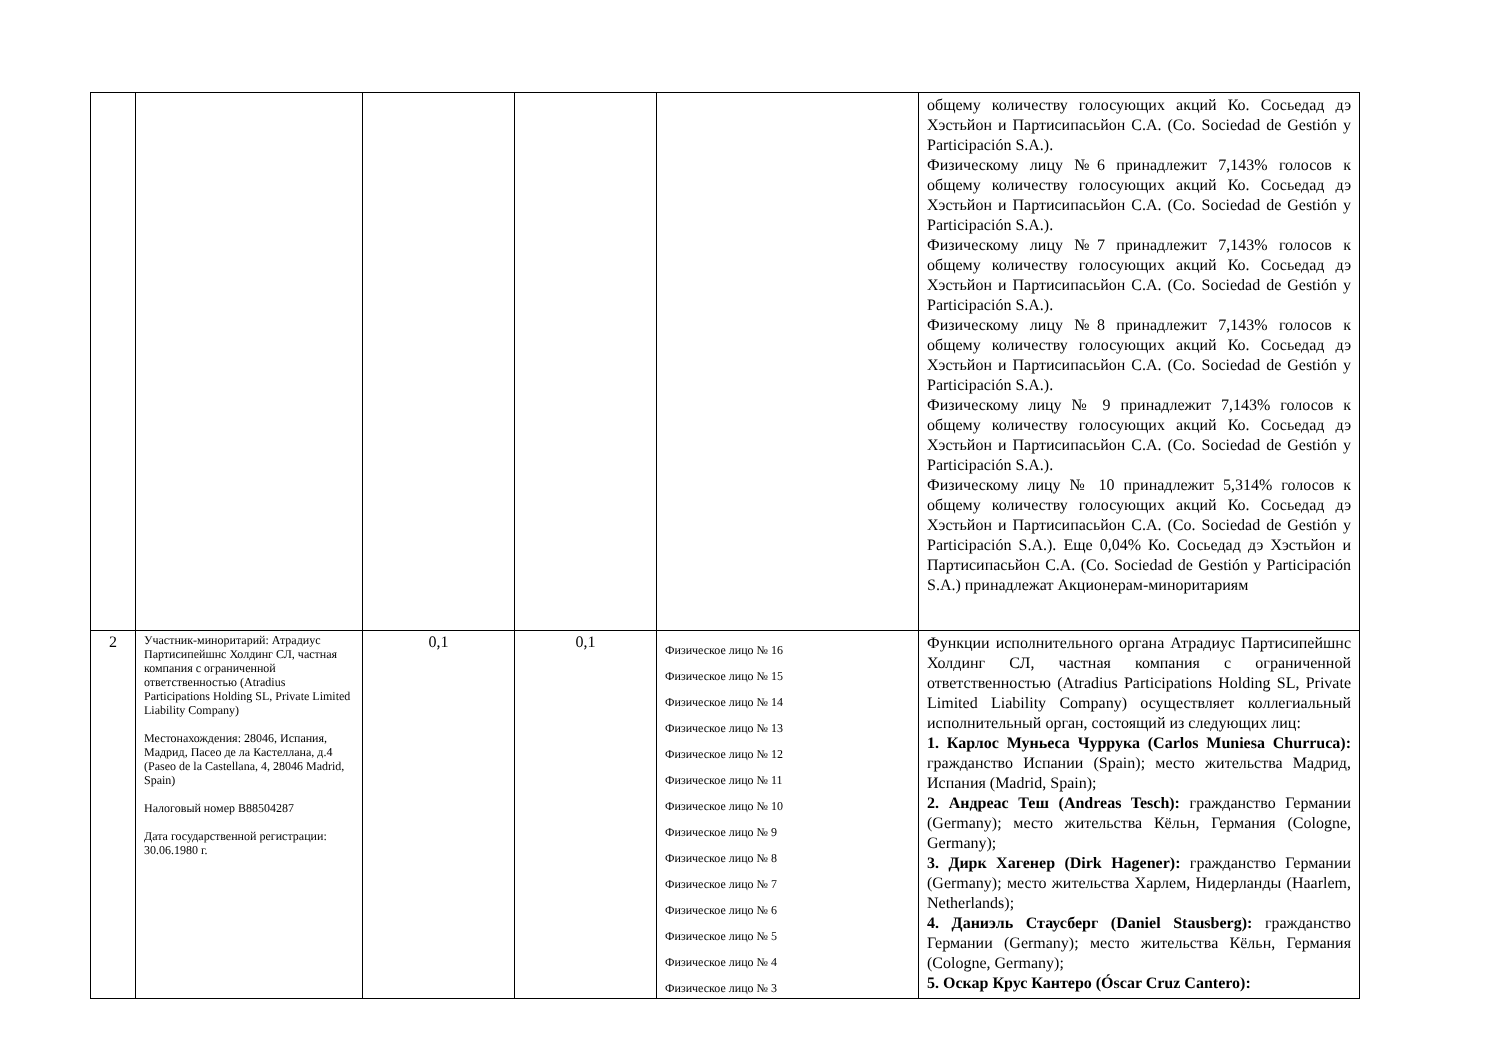| | | | | | общему количеству голосующих акций Ко. Сосьедад дэ Хэстьйон и Партисипасьйон С.А. (Co. Sociedad de Gestión y Participación S.A.). Физическому лицу №6 принадлежит 7,143% голосов к общему количеству голосующих акций Ко. Сосьедад дэ Хэстьйон и Партисипасьйон С.А. (Co. Sociedad de Gestión y Participación S.A.). Физическому лицу №7 принадлежит 7,143% голосов к общему количеству голосующих акций Ко. Сосьедад дэ Хэстьйон и Партисипасьйон С.А. (Co. Sociedad de Gestión y Participación S.A.). Физическому лицу №8 принадлежит 7,143% голосов к общему количеству голосующих акций Ко. Сосьедад дэ Хэстьйон и Партисипасьйон С.А. (Co. Sociedad de Gestión y Participación S.A.). Физическому лицу № 9 принадлежит 7,143% голосов к общему количеству голосующих акций Ко. Сосьедад дэ Хэстьйон и Партисипасьйон С.А. (Co. Sociedad de Gestión y Participación S.A.). Физическому лицу № 10 принадлежит 5,314% голосов к общему количеству голосующих акций Ко. Сосьедад дэ Хэстьйон и Партисипасьйон С.А. (Co. Sociedad de Gestión y Participación S.A.). Еще 0,04% Ко. Сосьедад дэ Хэстьйон и Партисипасьйон С.А. (Co. Sociedad de Gestión y Participación S.A.) принадлежат Акционерам-миноритариям |
| 2 | Участник-миноритарий: Атрадиус Партисипейшнс Холдинг СЛ, частная компания с ограниченной ответственностью (Atradius Participations Holding SL, Private Limited Liability Company) Местонахождения: 28046, Испания, Мадрид, Пасео де ла Кастеллана, д.4 (Paseo de la Castellana, 4, 28046 Madrid, Spain) Налоговый номер B88504287 Дата государственной регистрации: 30.06.1980 г. | 0,1 | 0,1 | Физическое лицо № 16 Физическое лицо № 15 Физическое лицо № 14 Физическое лицо № 13 Физическое лицо № 12 Физическое лицо № 11 Физическое лицо № 10 Физическое лицо № 9 Физическое лицо № 8 Физическое лицо № 7 Физическое лицо № 6 Физическое лицо № 5 Физическое лицо № 4 Физическое лицо № 3 | Функции исполнительного органа Атрадиус Партисипейшнс Холдинг СЛ, частная компания с ограниченной ответственностью (Atradius Participations Holding SL, Private Limited Liability Company) осуществляет коллегиальный исполнительный орган, состоящий из следующих лиц: 1. Карлос Муньеса Чуррука (Carlos Muniesa Churruca): гражданство Испании (Spain); место жительства Мадрид, Испания (Madrid, Spain); 2. Андреас Теш (Andreas Tesch): гражданство Германии (Germany); место жительства Кёльн, Германия (Cologne, Germany); 3. Дирк Хагенер (Dirk Hagener): гражданство Германии (Germany); место жительства Харлем, Нидерланды (Haarlem, Netherlands); 4. Даниэль Стаусберг (Daniel Stausberg): гражданство Германии (Germany); место жительства Кёльн, Германия (Cologne, Germany); 5. Оскар Крус Кантеро (Óscar Cruz Cantero): |